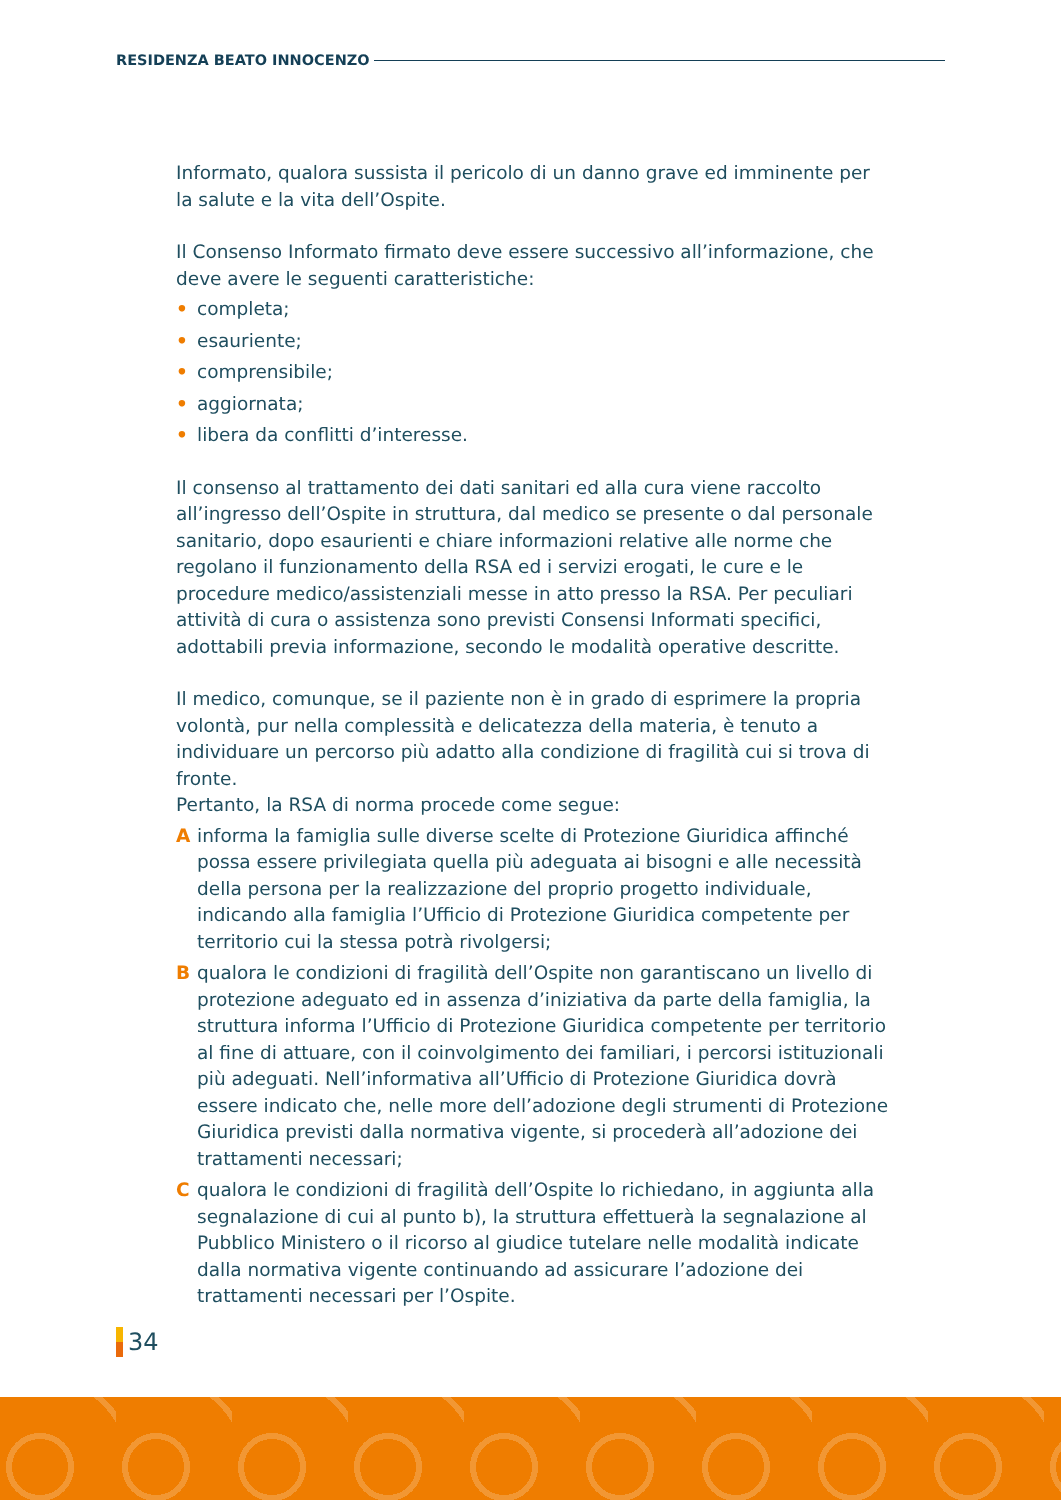RESIDENZA BEATO INNOCENZO
Informato, qualora sussista il pericolo di un danno grave ed imminente per la salute e la vita dell’Ospite.
Il Consenso Informato firmato deve essere successivo all’informazione, che deve avere le seguenti caratteristiche:
• completa;
• esauriente;
• comprensibile;
• aggiornata;
• libera da conflitti d’interesse.
Il consenso al trattamento dei dati sanitari ed alla cura viene raccolto all’ingresso dell’Ospite in struttura, dal medico se presente o dal personale sanitario, dopo esaurienti e chiare informazioni relative alle norme che regolano il funzionamento della RSA ed i servizi erogati, le cure e le procedure medico/assistenziali messe in atto presso la RSA. Per peculiari attività di cura o assistenza sono previsti Consensi Informati specifici, adottabili previa informazione, secondo le modalità operative descritte.
Il medico, comunque, se il paziente non è in grado di esprimere la propria volontà, pur nella complessità e delicatezza della materia, è tenuto a individuare un percorso più adatto alla condizione di fragilità cui si trova di fronte.
Pertanto, la RSA di norma procede come segue:
A informa la famiglia sulle diverse scelte di Protezione Giuridica affinché possa essere privilegiata quella più adeguata ai bisogni e alle necessità della persona per la realizzazione del proprio progetto individuale, indicando alla famiglia l’Ufficio di Protezione Giuridica competente per territorio cui la stessa potrà rivolgersi;
B qualora le condizioni di fragilità dell’Ospite non garantiscano un livello di protezione adeguato ed in assenza d’iniziativa da parte della famiglia, la struttura informa l’Ufficio di Protezione Giuridica competente per territorio al fine di attuare, con il coinvolgimento dei familiari, i percorsi istituzionali più adeguati. Nell’informativa all’Ufficio di Protezione Giuridica dovrà essere indicato che, nelle more dell’adozione degli strumenti di Protezione Giuridica previsti dalla normativa vigente, si procederà all’adozione dei trattamenti necessari;
C qualora le condizioni di fragilità dell’Ospite lo richiedano, in aggiunta alla segnalazione di cui al punto b), la struttura effettuerà la segnalazione al Pubblico Ministero o il ricorso al giudice tutelare nelle modalità indicate dalla normativa vigente continuando ad assicurare l’adozione dei trattamenti necessari per l’Ospite.
34